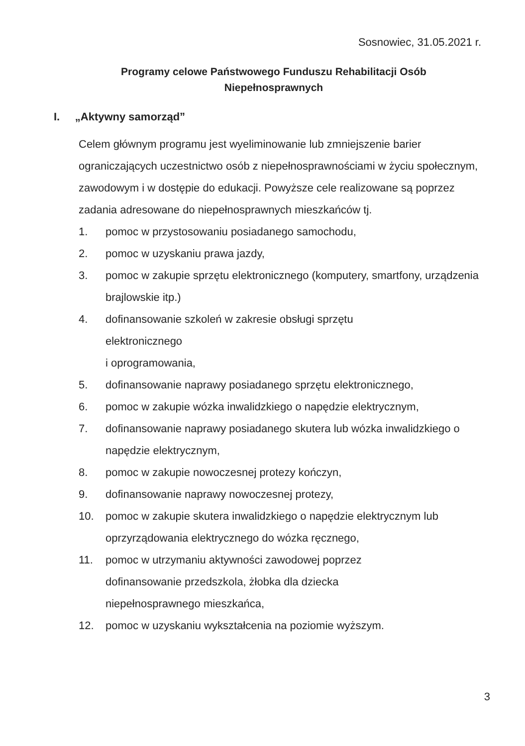Sosnowiec, 31.05.2021 r.
Programy celowe Państwowego Funduszu Rehabilitacji Osób Niepełnosprawnych
I. „Aktywny samorząd”
Celem głównym programu jest wyeliminowanie lub zmniejszenie barier ograniczających uczestnictwo osób z niepełnosprawnościami w życiu społecznym, zawodowym i w dostępie do edukacji. Powyższe cele realizowane są poprzez zadania adresowane do niepełnosprawnych mieszkańców tj.
1. pomoc w przystosowaniu posiadanego samochodu,
2. pomoc w uzyskaniu prawa jazdy,
3. pomoc w zakupie sprzętu elektronicznego (komputery, smartfony, urządzenia brajlowskie itp.)
4. dofinansowanie szkoleń w zakresie obsługi sprzętu
elektronicznego
i oprogramowania,
5. dofinansowanie naprawy posiadanego sprzętu elektronicznego,
6. pomoc w zakupie wózka inwalidzkiego o napędzie elektrycznym,
7. dofinansowanie naprawy posiadanego skutera lub wózka inwalidzkiego o napędzie elektrycznym,
8. pomoc w zakupie nowoczesnej protezy kończyn,
9. dofinansowanie naprawy nowoczesnej protezy,
10. pomoc w zakupie skutera inwalidzkiego o napędzie elektrycznym lub oprzyrządowania elektrycznego do wózka ręcznego,
11. pomoc w utrzymaniu aktywności zawodowej poprzez
dofinansowanie przedszkola, żłobka dla dziecka
niepełnosprawnego mieszkańca,
12. pomoc w uzyskaniu wykształcenia na poziomie wyższym.
3